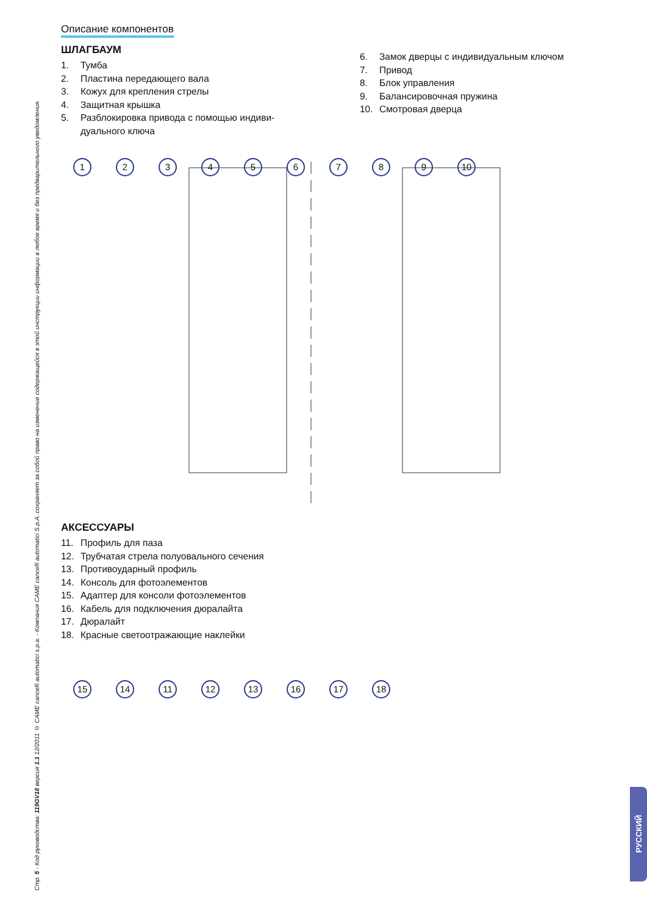Стр. 5 - Код руководства: 119GV18 версия 1.1 12/2011 © CAME cancelli automatici s.p.a. - Компания CAME cancelli automatici S.p.A. сохраняет за собой право на изменение содержащейся в этой инструкции информации в любое время и без предварительного уведомления.
Описание компонентов
ШЛАГБАУМ
1. Тумба
2. Пластина передающего вала
3. Кожух для крепления стрелы
4. Защитная крышка
5. Разблокировка привода с помощью индиви-
дуального ключа
6. Замок дверцы с индивидуальным ключом
7. Привод
8. Блок управления
9. Балансировочная пружина
10. Смотровая дверца
123456789 10
АКСЕССУАРЫ
11. Профиль для паза
12. Трубчатая стрела полуовального сечения
13. Противоударный профиль
14. Консоль для фотоэлементов
15. Адаптер для консоли фотоэлементов
16. Кабель для подключения дюралайта
17. Дюралайт
18. Красные светоотражающие наклейки
15 14 11 12 13 16 17 18
РУССКИЙ